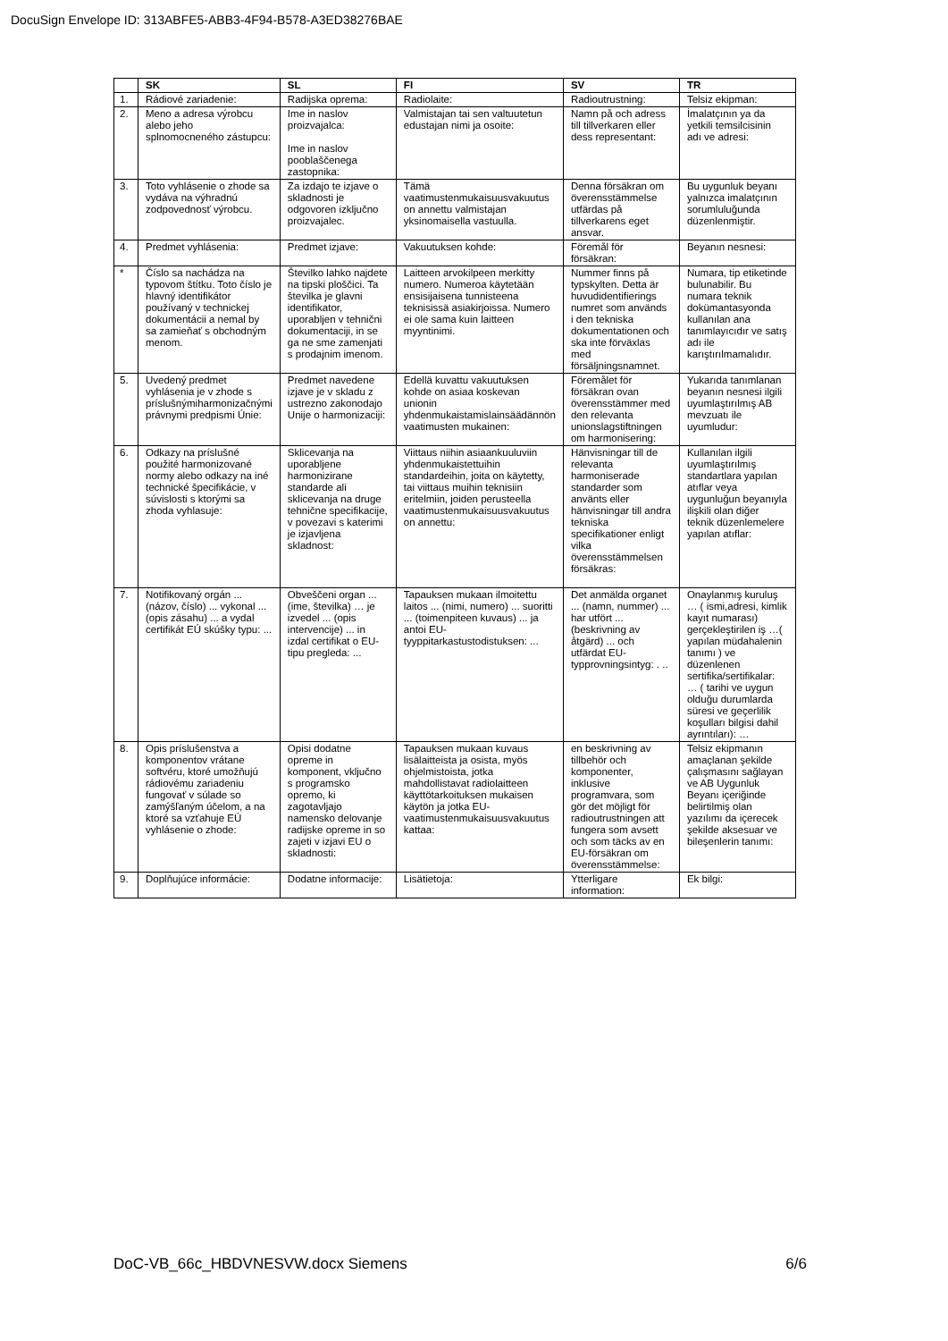DocuSign Envelope ID: 313ABFE5-ABB3-4F94-B578-A3ED38276BAE
| | SK | SL | FI | SV | TR |
| --- | --- | --- | --- | --- | --- |
| 1. | Rádiové zariadenie: | Radijska oprema: | Radiolaite: | Radioutrustning: | Telsiz ekipman: |
| 2. | Meno a adresa výrobcu alebo jeho splnomocneného zástupcu: | Ime in naslov proizvajalca: Ime in naslov pooblaščenega zastopnika: | Valmistajan tai sen valtuutetun edustajan nimi ja osoite: | Namn på och adress till tillverkaren eller dess representant: | İmalatçının ya da yetkili temsilcisinin adı ve adresi: |
| 3. | Toto vyhlásenie o zhode sa vydáva na výhradnú zodpovednosť výrobcu. | Za izdajo te izjave o skladnosti je odgovoren izključno proizvajalec. | Tämä vaatimustenmukaisuusvakuutus on annettu valmistajan yksinomaisella vastuulla. | Denna försäkran om överensstämmelse utfärdas på tillverkarens eget ansvar. | Bu uygunluk beyanı yalnızca imalatçının sorumluluğunda düzenlenmiştir. |
| 4. | Predmet vyhlásenia: | Predmet izjave: | Vakuutuksen kohde: | Föremål för försäkran: | Beyanın nesnesi: |
| * | Číslo sa nachádza na typovom štítku. Toto číslo je hlavný identifikátor používaný v technickej dokumentácii a nemal by sa zamieňať s obchodným menom. | Številko lahko najdete na tipski ploščici. Ta številka je glavni identifikator, uporabljen v tehnični dokumentaciji, in se ga ne sme zamenjati s prodajnim imenom. | Laitteen arvokilpeen merkitty numero. Numeroa käytetään ensisijaisena tunnisteena teknisissä asiakirjoissa. Numero ei ole sama kuin laitteen myyntinimi. | Nummer finns på typskylten. Detta är huvudidentifierings numret som används i den tekniska dokumentationen och ska inte förväxlas med försäljningsnamnet. | Numara, tip etiketinde bulunabilir. Bu numara teknik dokümantasyonda kullanılan ana tanımlayıcıdır ve satış adı ile karıştırılmamalıdır. |
| 5. | Uvedený predmet vyhlásenia je v zhode s príslušnýmiharmonizačnými právnymi predpismi Únie: | Predmet navedene izjave je v skladu z ustrezno zakonodajo Unije o harmonizaciji: | Edellä kuvattu vakuutuksen kohde on asiaa koskevan unionin yhdenmukaistamislainsäädännön vaatimusten mukainen: | Föremålet för försäkran ovan överensstämmer med den relevanta unionslagstiftningen om harmonisering: | Yukarıda tanımlanan beyanın nesnesi ilgili uyumlaştırılmış AB mevzuatı ile uyumludur: |
| 6. | Odkazy na príslušné použité harmonizované normy alebo odkazy na iné technické špecifikácie, v súvislosti s ktorými sa zhoda vyhlasuje: | Sklicevanja na uporabljene harmonizirane standarde ali sklicevanja na druge tehnične specifikacije, v povezavi s katerimi je izjavljena skladnost: | Viittaus niihin asiaankuuluviin yhdenmukaistettuihin standardeihin, joita on käytetty, tai viittaus muihin teknisiin eritelmiin, joiden perusteella vaatimustenmukaisuusvakuutus on annettu: | Hänvisningar till de relevanta harmoniserade standarder som använts eller hänvisningar till andra tekniska specifikationer enligt vilka överensstämmelsen försäkras: | Kullanılan ilgili uyumlaştırılmış standartlara yapılan atıflar veya uygunluğun beyanıyla ilişkili olan diğer teknik düzenlemelere yapılan atıflar: |
| 7. | Notifikovaný orgán ... (názov, číslo) ... vykonal ... (opis zásahu) ... a vydal certifikát EÚ skúšky typu: ... | Obveščeni organ ... (ime, številka) … je izvedel ... (opis intervencije) ... in izdal certifikat o EU-tipu pregleda: ... | Tapauksen mukaan ilmoitettu laitos ... (nimi, numero) ... suoritti ... (toimenpiteen kuvaus) ... ja antoi EU-tyyppitarkastustodistuksen: ... | Det anmälda organet ... (namn, nummer) ... har utfört ... (beskrivning av åtgärd) ... och utfärdat EU-typprovningsintyg: . .. | Onaylanmış kuruluş … ( ismi,adresi, kimlik kayıt numarası) gerçekleştirilen iş …( yapılan müdahalenin tanımı ) ve düzenlenen sertifika/sertifikalar: … ( tarihi ve uygun olduğu durumlarda süresi ve geçerlilik koşulları bilgisi dahil ayrıntıları): … |
| 8. | Opis príslušenstva a komponentov vrátane softvéru, ktoré umožňujú rádiovému zariadeniu fungovať v súlade so zamýšľaným účelom, a na ktoré sa vzťahuje EÚ vyhlásenie o zhode: | Opisi dodatne opreme in komponent, vključno s programsko opremo, ki zagotavljajo namensko delovanje radijske opreme in so zajeti v izjavi EU o skladnosti: | Tapauksen mukaan kuvaus lisälaitteista ja osista, myös ohjelmistoista, jotka mahdollistavat radiolaitteen käyttötarkoituksen mukaisen käytön ja jotka EU-vaatimustenmukaisuusvakuutus kattaa: | en beskrivning av tillbehör och komponenter, inklusive programvara, som gör det möjligt för radioutrustningen att fungera som avsett och som täcks av en EU-försäkran om överensstämmelse: | Telsiz ekipmanın amaçlanan şekilde çalışmasını sağlayan ve AB Uygunluk Beyanı içeriğinde belirtilmiş olan yazılımı da içerecek şekilde aksesuar ve bileşenlerin tanımı: |
| 9. | Doplňujúce informácie: | Dodatne informacije: | Lisätietoja: | Ytterligare information: | Ek bilgi: |
DoC-VB_66c_HBDVNESVW.docx Siemens 6/6